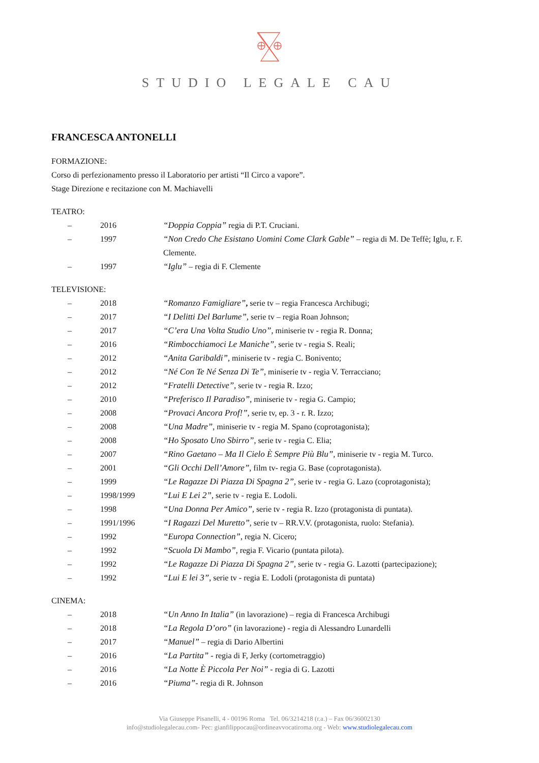STUDIO LEGALE CAU
FRANCESCA ANTONELLI
FORMAZIONE:
Corso di perfezionamento presso il Laboratorio per artisti “Il Circo a vapore”.
Stage Direzione e recitazione con M. Machiavelli
TEATRO:
– 2016 “Doppia Coppia” regia di P.T. Cruciani.
– 1997 “Non Credo Che Esistano Uomini Come Clark Gable” – regia di M. De Teffè; Iglu, r. F. Clemente.
– 1997 “Iglu” – regia di F. Clemente
TELEVISIONE:
– 2018 “Romanzo Famigliare”, serie tv – regia Francesca Archibugi;
– 2017 “I Delitti Del Barlume”, serie tv – regia Roan Johnson;
– 2017 “C’era Una Volta Studio Uno”, miniserie tv - regia R. Donna;
– 2016 “Rimbocchiamoci Le Maniche”, serie tv - regia S. Reali;
– 2012 “Anita Garibaldi”, miniserie tv - regia C. Bonivento;
– 2012 “Né Con Te Né Senza Di Te”, miniserie tv - regia V. Terracciano;
– 2012 “Fratelli Detective”, serie tv - regia R. Izzo;
– 2010 “Preferisco Il Paradiso”, miniserie tv - regia G. Campio;
– 2008 “Provaci Ancora Prof!”, serie tv, ep. 3 - r. R. Izzo;
– 2008 “Una Madre”, miniserie tv - regia M. Spano (coprotagonista);
– 2008 “Ho Sposato Uno Sbirro”, serie tv - regia C. Elia;
– 2007 “Rino Gaetano – Ma Il Cielo È Sempre Più Blu”, miniserie tv - regia M. Turco.
– 2001 “Gli Occhi Dell’Amore”, film tv- regia G. Base (coprotagonista).
– 1999 “Le Ragazze Di Piazza Di Spagna 2”, serie tv - regia G. Lazo (coprotagonista);
– 1998/1999 “Lui E Lei 2”, serie tv - regia E. Lodoli.
– 1998 “Una Donna Per Amico”, serie tv - regia R. Izzo (protagonista di puntata).
– 1991/1996 “I Ragazzi Del Muretto”, serie tv – RR.V.V. (protagonista, ruolo: Stefania).
– 1992 “Europa Connection”, regia N. Cicero;
– 1992 “Scuola Di Mambo”, regia F. Vicario (puntata pilota).
– 1992 “Le Ragazze Di Piazza Di Spagna 2”, serie tv - regia G. Lazotti (partecipazione);
– 1992 “Lui E lei 3”, serie tv - regia E. Lodoli (protagonista di puntata)
CINEMA:
– 2018 “Un Anno In Italia” (in lavorazione) – regia di Francesca Archibugi
– 2018 “La Regola D’oro” (in lavorazione) - regia di Alessandro Lunardelli
– 2017 “Manuel” – regia di Dario Albertini
– 2016 “La Partita” - regia di F, Jerky (cortometraggio)
– 2016 “La Notte È Piccola Per Noi” - regia di G. Lazotti
– 2016 “Piuma”- regia di R. Johnson
Via Giuseppe Pisanelli, 4 - 00196 Roma Tel. 06/3214218 (r.a.) – Fax 06/36002130
info@studiolegalecau.com- Pec: gianfilippocau@ordineavvocatiroma.org - Web: www.studiolegalecau.com